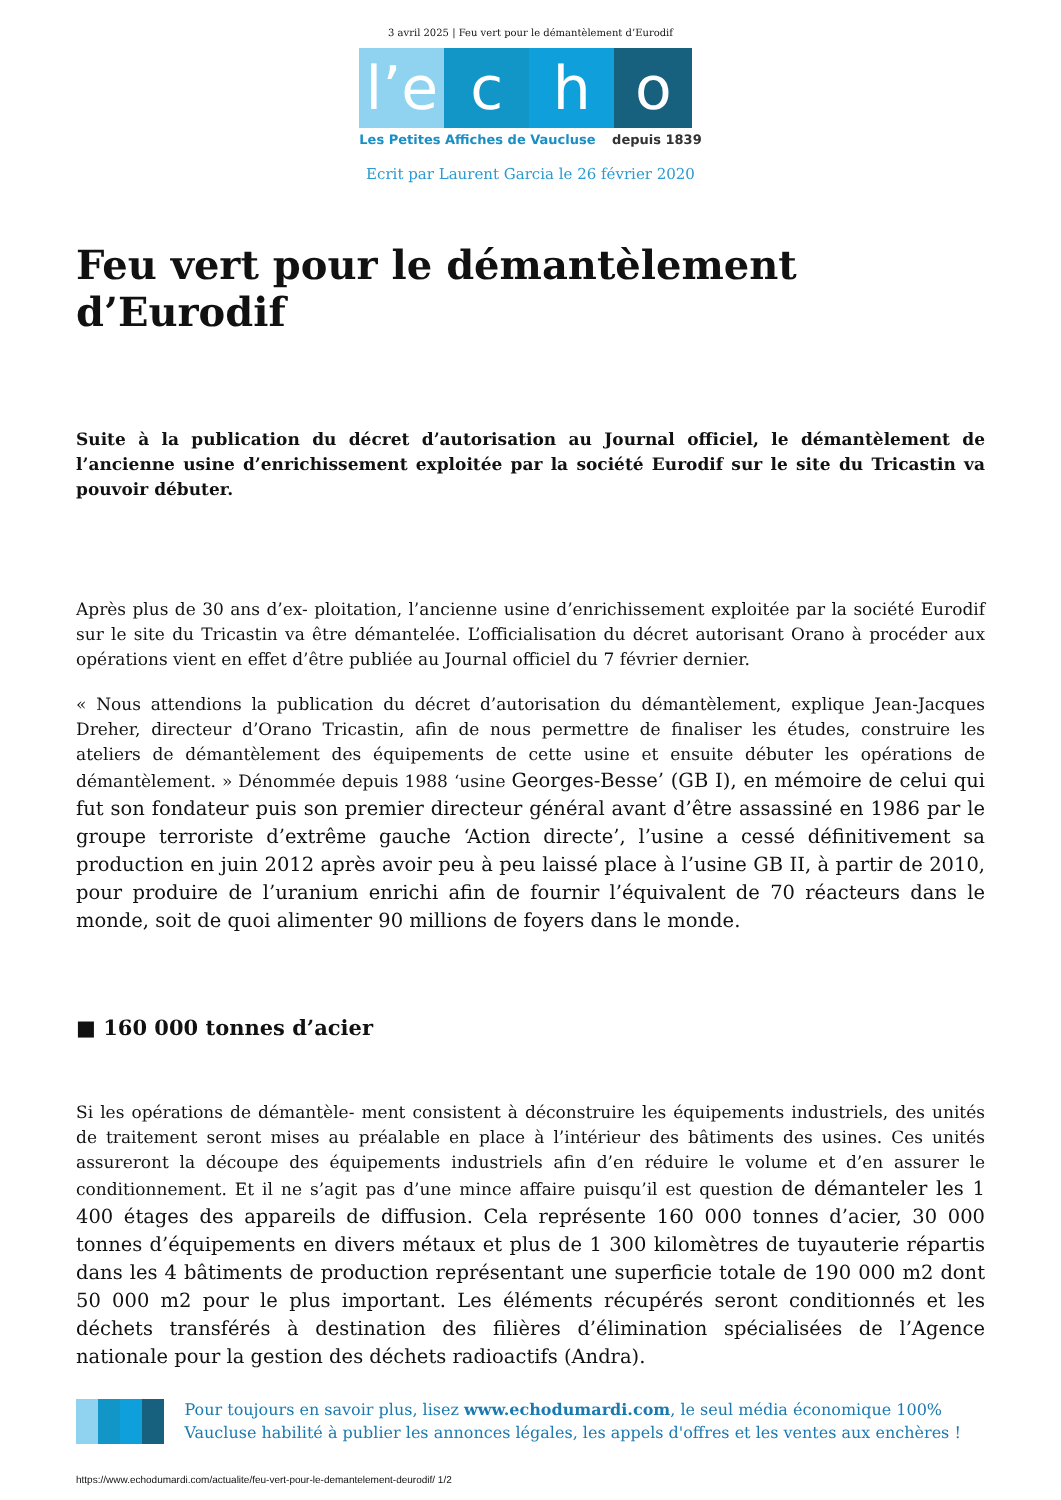3 avril 2025 | Feu vert pour le démantèlement d’Eurodif
l’e c h o
Les Petites Affiches de Vaucluse depuis 1839
Ecrit par Laurent Garcia le 26 février 2020
Feu vert pour le démantèlement d’Eurodif
Suite à la publication du décret d’autorisation au Journal officiel, le démantèlement de l’ancienne usine d’enrichissement exploitée par la société Eurodif sur le site du Tricastin va pouvoir débuter.
Après plus de 30 ans d’ex- ploitation, l’ancienne usine d’enrichissement exploitée par la société Eurodif sur le site du Tricastin va être démantelée. L’officialisation du décret autorisant Orano à procéder aux opérations vient en effet d’être publiée au Journal officiel du 7 février dernier.
« Nous attendions la publication du décret d’autorisation du démantèlement, explique Jean-Jacques Dreher, directeur d’Orano Tricastin, afin de nous permettre de finaliser les études, construire les ateliers de démantèlement des équipements de cette usine et ensuite débuter les opérations de démantèlement. » Dénommée depuis 1988 ‘usine Georges-Besse’ (GB I), en mémoire de celui qui fut son fondateur puis son premier directeur général avant d’être assassiné en 1986 par le groupe terroriste d’extrême gauche ‘Action directe’, l’usine a cessé définitivement sa production en juin 2012 après avoir peu à peu laissé place à l’usine GB II, à partir de 2010, pour produire de l’uranium enrichi afin de fournir l’équivalent de 70 réacteurs dans le monde, soit de quoi alimenter 90 millions de foyers dans le monde.
■ 160 000 tonnes d’acier
Si les opérations de démantèle- ment consistent à déconstruire les équipements industriels, des unités de traitement seront mises au préalable en place à l’intérieur des bâtiments des usines. Ces unités assureront la découpe des équipements industriels afin d’en réduire le volume et d’en assurer le conditionnement. Et il ne s’agit pas d’une mince affaire puisqu’il est question de démanteler les 1 400 étages des appareils de diffusion. Cela représente 160 000 tonnes d’acier, 30 000 tonnes d’équipements en divers métaux et plus de 1 300 kilomètres de tuyauterie répartis dans les 4 bâtiments de production représentant une superficie totale de 190 000 m2 dont 50 000 m2 pour le plus important. Les éléments récupérés seront conditionnés et les déchets transférés à destination des filières d’élimination spécialisées de l’Agence nationale pour la gestion des déchets radioactifs (Andra).
Pour toujours en savoir plus, lisez www.echodumardi.com, le seul média économique 100% Vaucluse habilité à publier les annonces légales, les appels d'offres et les ventes aux enchères !
https://www.echodumardi.com/actualite/feu-vert-pour-le-demantelement-deurodif/ 1/2